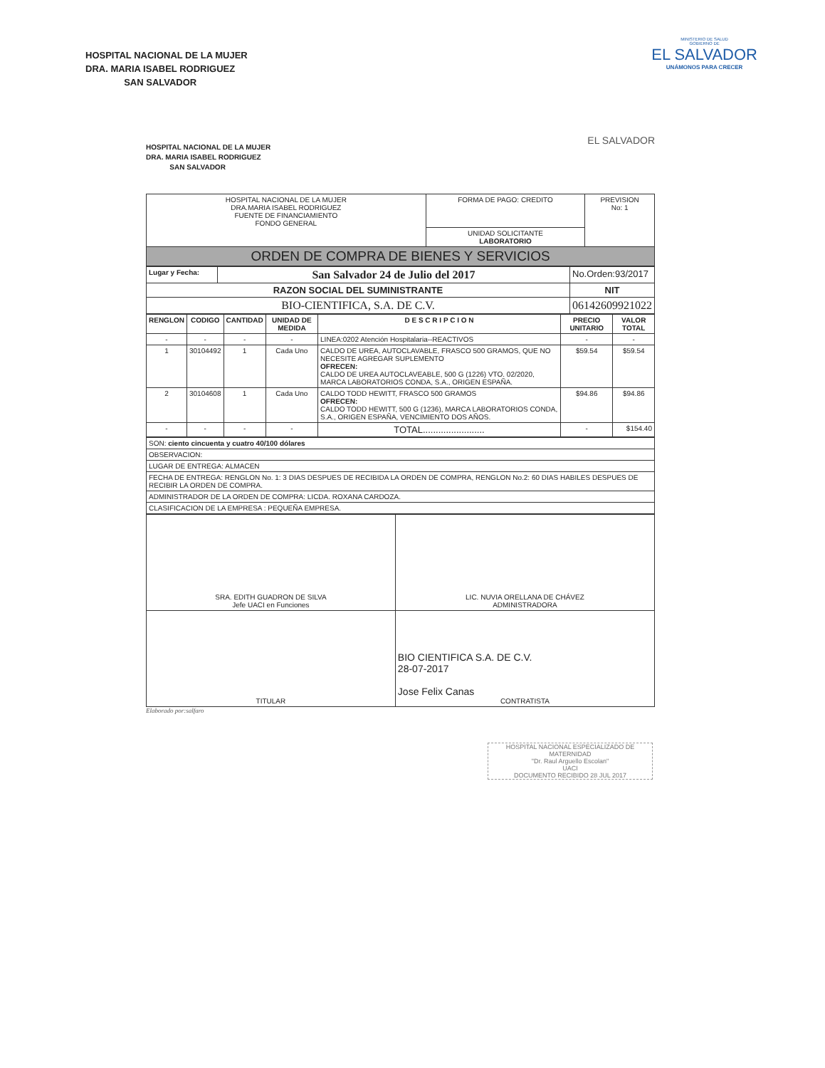HOSPITAL NACIONAL DE LA MUJER
DRA. MARIA ISABEL RODRIGUEZ
SAN SALVADOR
MINISTERIO DE SALUD
GOBIERNO DE
EL SALVADOR
UNÁMONOS PARA CRECER
HOSPITAL NACIONAL DE LA MUJER
DRA. MARIA ISABEL RODRIGUEZ
SAN SALVADOR
EL SALVADOR
| HOSPITAL NACIONAL DE LA MUJER DRA.MARIA ISABEL RODRIGUEZ FUENTE DE FINANCIAMIENTO FONDO GENERAL | FORMA DE PAGO: CREDITO | PREVISION No: 1 |
| | UNIDAD SOLICITANTE LABORATORIO | |
| ORDEN DE COMPRA DE BIENES Y SERVICIOS | | |
| Lugar y Fecha: | San Salvador 24 de Julio del 2017 | No.Orden:93/2017 |
| RAZON SOCIAL DEL SUMINISTRANTE | | NIT |
| BIO-CIENTIFICA, S.A. DE C.V. | | 06142609921022 |
| RENGLON | CODIGO | CANTIDAD | UNIDAD DE MEDIDA | D E S C R I P C I O N | PRECIO UNITARIO | VALOR TOTAL |
| --- | --- | --- | --- | --- | --- | --- |
| - | - | - | - | LINEA:0202 Atención Hospitalaria--REACTIVOS | - | - |
| 1 | 30104492 | 1 | Cada Uno | CALDO DE UREA, AUTOCLAVABLE, FRASCO 500 GRAMOS, QUE NO NECESITE AGREGAR SUPLEMENTO OFRECEN: CALDO DE UREA AUTOCLAVEABLE, 500 G (1226) VTO. 02/2020, MARCA LABORATORIOS CONDA, S.A., ORIGEN ESPAÑA. | $59.54 | $59.54 |
| 2 | 30104608 | 1 | Cada Uno | CALDO TODD HEWITT, FRASCO 500 GRAMOS OFRECEN: CALDO TODD HEWITT, 500 G (1236), MARCA LABORATORIOS CONDA, S.A., ORIGEN ESPAÑA, VENCIMIENTO DOS AÑOS. | $94.86 | $94.86 |
| - | - | - | - | TOTAL........................ | - | $154.40 |
| SON: ciento cincuenta y cuatro 40/100 dólares |
| OBSERVACION: |
| LUGAR DE ENTREGA: ALMACEN |
| FECHA DE ENTREGA: RENGLON No. 1: 3 DIAS DESPUES DE RECIBIDA LA ORDEN DE COMPRA, RENGLON No.2: 60 DIAS HABILES DESPUES DE RECIBIR LA ORDEN DE COMPRA. |
| ADMINISTRADOR DE LA ORDEN DE COMPRA: LICDA. ROXANA CARDOZA. |
| CLASIFICACION DE LA EMPRESA : PEQUEÑA EMPRESA. |
| SRA. EDITH GUADRON DE SILVA Jefe UACI en Funciones | LIC. NUVIA ORELLANA DE CHÁVEZ ADMINISTRADORA |
| TITULAR | BIO CIENTIFICA S.A. DE C.V. 28-07-2017 Jose Felix Canas CONTRATISTA |
Elaborado por:salfaro
HOSPITAL NACIONAL ESPECIALIZADO DE MATERNIDAD
"Dr. Raul Arguello Escolan"
UACI
DOCUMENTO RECIBIDO 28 JUL 2017